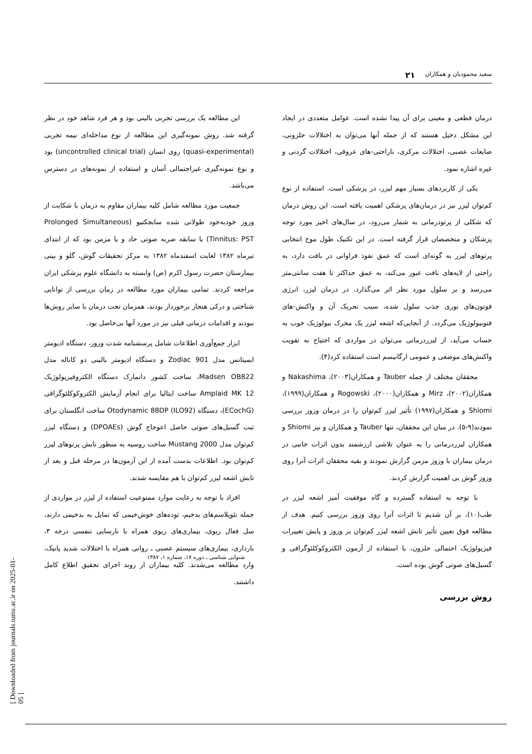سعید محمودیان و همکاران ۲۱
درمان قطعی و معینی برای آن پیدا نشده است. عوامل متعددی در ایجاد این مشکل دخیل هستند که از جمله آنها می‌توان به اختلالات حلزونی، ضایعات عصبی، اختلالات مرکزی، ناراحتی-های عروقی، اختلالات گردنی و غیره اشاره نمود.
یکی از کاربردهای بسیار مهم لیزر، در پزشکی است. استفاده از نوع کم‌توان لیزر نیز در درمان‌های پزشکی اهمیت یافته است. این روش درمان که شکلی از پرتودرمانی به شمار می‌رود، در سال‌های اخیر مورد توجه پزشکان و متخصصان قرار گرفته است. در این تکنیک طول موج انتخابی پرتوهای لیزر به گونه‌ای است که عمق نفوذ فراوانی در بافت دارد، به راحتی از لایه‌های بافت عبور می‌کند، به عمق حداکثر تا هفت سانتی‌متر می‌رسد و بر سلول مورد نظر اثر می‌گذارد. در درمان لیزر، انرژی فوتون‌های نوری جذب سلول شده، سبب تحریک آن و واکنش-های فتوبیولوژیک می‌گردد. از آنجایی‌که اشعه لیزر یک محرک بیولوژیک خوب به حساب می‌آید، از لیزردرمانی می‌توان در مواردی که احتیاج به تقویت واکنش‌های موضعی و عمومی ارگانیسم است استفاده کرد(۴).
محققان مختلف از جمله Tauber و همکاران(۲۰۰۳)، Nakashima و همکاران(۲۰۰۲)، Mirz و همکاران(۲۰۰۰)، Rogowski و همکاران(۱۹۹۹)، Shiomi و همکاران(۱۹۹۷) تأثیر لیزر کم‌توان را در درمان وزوز بررسی نمودند(۹-۵). در میان این محققان، تنها Tauber و همکاران و نیز Shiomi و همکاران لیزردرمانی را به عنوان تلاشی ارزشمند بدون اثرات جانبی در درمان بیماران با وزوز مزمن گزارش نمودند و بقیه محققان اثرات آنرا روی وزوز گوش بی اهمیت گزارش کردند.
با توجه به استفاده گسترده و گاه موفقیت آمیز اشعه لیزر در طب(۱۰)، بر آن شدیم تا اثرات آنرا روی وزوز بررسی کنیم. هدف از مطالعه فوق تعیین تأثیر تابش اشعه لیزر کم‌توان بر وزوز و پایش تغییرات فیزیولوژیک احتمالی حلزون، با استفاده از آزمون الکتروکوکلئوگرافی و گسیل‌های صوتی گوش بوده است.
روش بررسی
این مطالعه یک بررسی تجربی بالینی بود و هر فرد شاهد خود در نظر گرفته شد. روش نمونه‌گیری این مطالعه از نوع مداخله‌ای نیمه تجربی (quasi-experimental) روی انسان (uncontrolled clinical trial) بود و نوع نمونه‌گیری غیراحتمالی آسان و استفاده از نمونه‌های در دسترس می‌باشد.
جمعیت مورد مطالعه شامل کلیه بیماران مقاوم به درمان با شکایت از وزوز خودبه‌خود طولانی شده سابجکتیو (Prolonged Simultaneous Tinnitus: PST) با سابقه ضربه صوتی حاد و یا مزمن بود که از ابتدای تیرماه ۱۳۸۲ لغایت اسفندماه ۱۳۸۲ به مرکز تحقیقات گوش، گلو و بینی بیمارستان حضرت رسول اکرم (ص) وابسته به دانشگاه علوم پزشکی ایران مراجعه کردند. تمامی بیماران مورد مطالعه در زمان بررسی از توانایی شناختی و درکی هنجار برخوردار بودند، همزمان تحت درمان با سایر روش‌ها نبودند و اقدامات درمانی قبلی نیز در مورد آنها بی‌حاصل بود.
ابزار جمع‌آوری اطلاعات شامل پرسشنامه شدت وزوز، دستگاه ادیومتر ایمیتانس مدل Zodiac 901 و دستگاه ادیومتر بالینی دو کاناله مدل Madsen OB822، ساخت کشور دانمارک دستگاه الکتروفیزیولوژیک Amplaid MK 12 ساخت ایتالیا برای انجام آزمایش الکتروکوکلئوگرافی (ECochG)، دستگاه Otodynamic 88DP (ILO92) ساخت انگلستان برای ثبت گسیل‌های صوتی حاصل اعوجاج گوش (DPOAEs) و دستگاه لیزر کم‌توان مدل Mustang 2000 ساخت روسیه به منظور تابش پرتوهای لیزر کم‌توان بود. اطلاعات بدست آمده از این آزمون‌ها در مرحله قبل و بعد از تابش اشعه لیزر کم‌توان با هم مقایسه شدند.
افراد با توجه به رعایت موارد ممنوعیت استفاده از لیزر در مواردی از جمله نئوپلاسم‌های بدخیم، توده‌های خوش‌خیمی که تمایل به بدخیمی دارند، سل فعال ریوی، بیماری‌های ریوی همراه با نارسایی تنفسی درجه ۳، بارداری، بیماری‌های سیستم عصبی ـ روانی همراه با اختلالات شدید پانیک، وارد مطالعه می‌شدند. کلیه بیماران از روند اجرای تحقیق اطلاع کامل داشتند.
شنوایی شناسی ـ دوره ۱۷، شماره ۱، ۱۳۸۷
[ Downloaded from journals.tums.ac.ir on 2025-01-05 ]